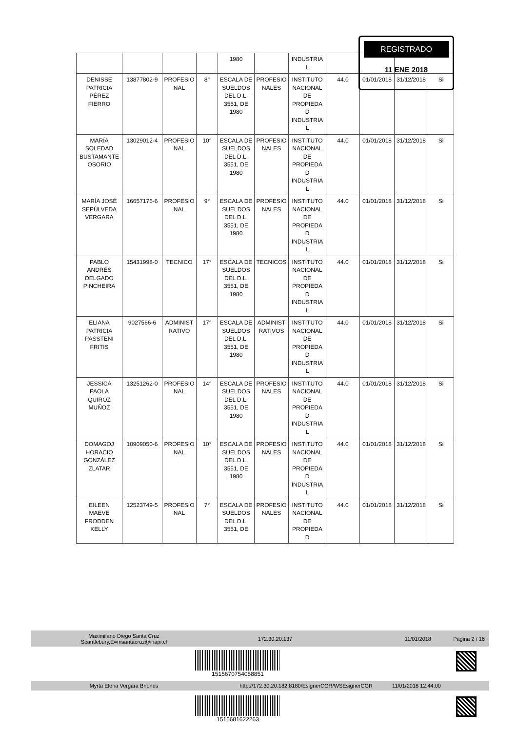| | | | | 1980 | | INDUSTRIA L | | | | |
| DENISSE PATRICIA PÉREZ FIERRO | 13877802-9 | PROFESIO NAL | 8° | ESCALA DE SUELDOS DEL D.L. 3551, DE 1980 | PROFESIO NALES | INSTITUTO NACIONAL DE PROPIEDA D INDUSTRIA L | 44.0 | 01/01/2018 | 31/12/2018 | Si |
| MARÍA SOLEDAD BUSTAMANTE OSORIO | 13029012-4 | PROFESIO NAL | 10° | ESCALA DE SUELDOS DEL D.L. 3551, DE 1980 | PROFESIO NALES | INSTITUTO NACIONAL DE PROPIEDA D INDUSTRIA L | 44.0 | 01/01/2018 | 31/12/2018 | Si |
| MARÍA JOSÉ SEPÚLVEDA VERGARA | 16657176-6 | PROFESIO NAL | 9° | ESCALA DE SUELDOS DEL D.L. 3551, DE 1980 | PROFESIO NALES | INSTITUTO NACIONAL DE PROPIEDA D INDUSTRIA L | 44.0 | 01/01/2018 | 31/12/2018 | Si |
| PABLO ANDRÉS DELGADO PINCHEIRA | 15431998-0 | TECNICO | 17° | ESCALA DE SUELDOS DEL D.L. 3551, DE 1980 | TECNICOS | INSTITUTO NACIONAL DE PROPIEDA D INDUSTRIA L | 44.0 | 01/01/2018 | 31/12/2018 | Si |
| ELIANA PATRICIA PASSTENI FRITIS | 9027566-6 | ADMINIST RATIVO | 17° | ESCALA DE SUELDOS DEL D.L. 3551, DE 1980 | ADMINIST RATIVOS | INSTITUTO NACIONAL DE PROPIEDA D INDUSTRIA L | 44.0 | 01/01/2018 | 31/12/2018 | Si |
| JESSICA PAOLA QUIROZ MUÑOZ | 13251262-0 | PROFESIO NAL | 14° | ESCALA DE SUELDOS DEL D.L. 3551, DE 1980 | PROFESIO NALES | INSTITUTO NACIONAL DE PROPIEDA D INDUSTRIA L | 44.0 | 01/01/2018 | 31/12/2018 | Si |
| DOMAGOJ HORACIO GONZÁLEZ ZLATAR | 10909050-6 | PROFESIO NAL | 10° | ESCALA DE SUELDOS DEL D.L. 3551, DE 1980 | PROFESIO NALES | INSTITUTO NACIONAL DE PROPIEDA D INDUSTRIA L | 44.0 | 01/01/2018 | 31/12/2018 | Si |
| EILEEN MAEVE FRODDEN KELLY | 12523749-5 | PROFESIO NAL | 7° | ESCALA DE SUELDOS DEL D.L. 3551, DE | PROFESIO NALES | INSTITUTO NACIONAL DE PROPIEDA D | 44.0 | 01/01/2018 | 31/12/2018 | Si |
REGISTRADO
11 ENE 2018
Maximiiano Diego Santa Cruz
Scantlebury,E=msantacruz@inapi.cl
172.30.20.137 11/01/2018 Página 2 / 16
1515670754058851
Myrta Elena Vergara Briones
http://172.30.20.182:8180/EsignerCGR/WSEsignerCGR
11/01/2018 12:44:00
1515681622263